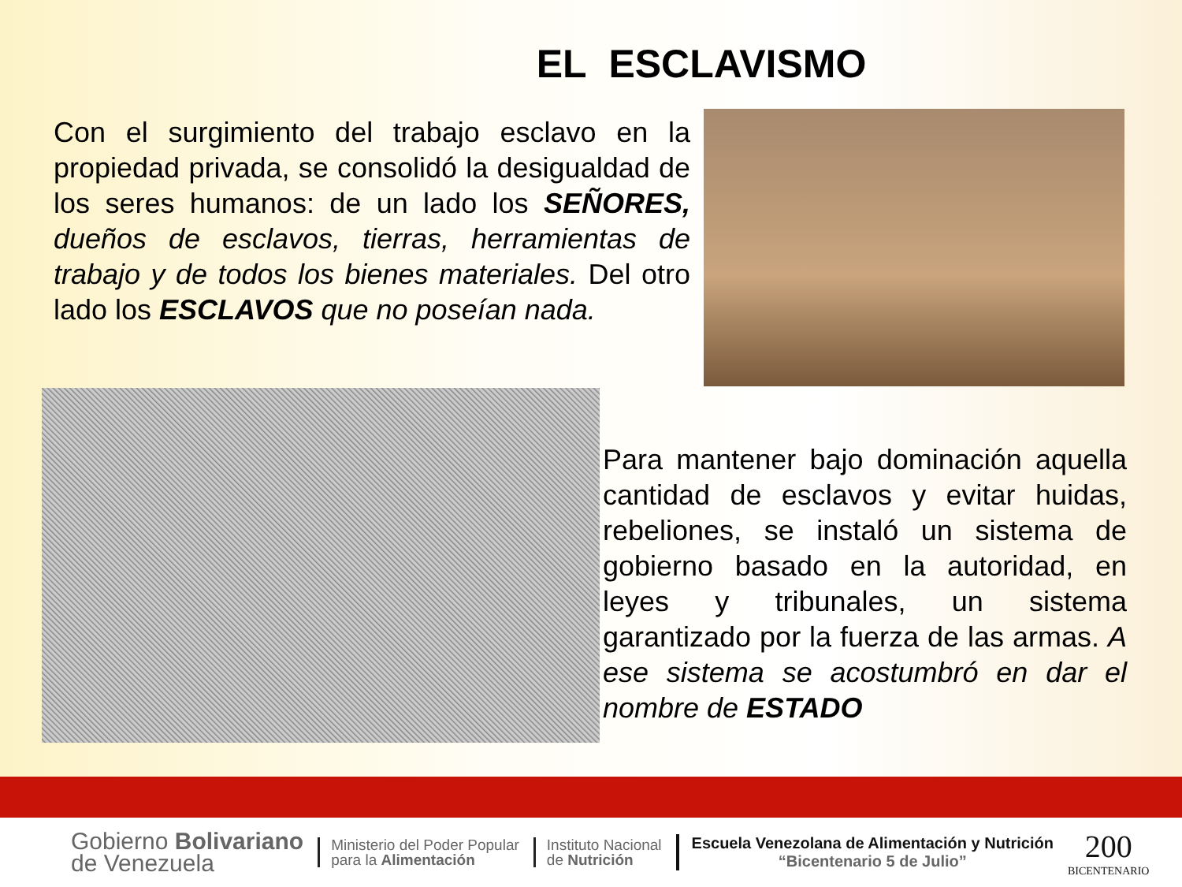EL ESCLAVISMO
Con el surgimiento del trabajo esclavo en la propiedad privada, se consolidó la desigualdad de los seres humanos: de un lado los SEÑORES, dueños de esclavos, tierras, herramientas de trabajo y de todos los bienes materiales. Del otro lado los ESCLAVOS que no poseían nada.
Para mantener bajo dominación aquella cantidad de esclavos y evitar huidas, rebeliones, se instaló un sistema de gobierno basado en la autoridad, en leyes y tribunales, un sistema garantizado por la fuerza de las armas. A ese sistema se acostumbró en dar el nombre de ESTADO
Gobierno Bolivariano
de Venezuela
Ministerio del Poder Popular
para la Alimentación
Instituto Nacional
de Nutrición
Escuela Venezolana de Alimentación y Nutrición
“Bicentenario 5 de Julio”
200
BICENTENARIO